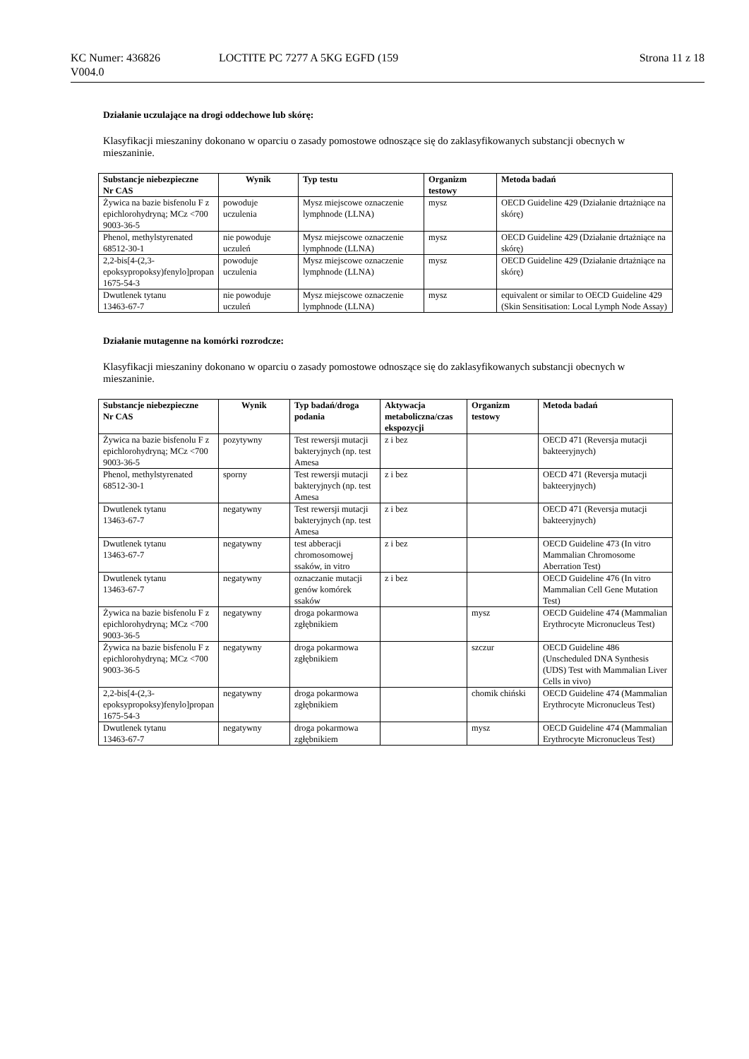KC Numer: 436826 LOCTITE PC 7277 A 5KG EGFD (159 Strona 11 z 18
V004.0
Działanie uczulające na drogi oddechowe lub skórę:
Klasyfikacji mieszaniny dokonano w oparciu o zasady pomostowe odnoszące się do zaklasyfikowanych substancji obecnych w mieszaninie.
| Substancje niebezpieczne Nr CAS | Wynik | Typ testu | Organizm testowy | Metoda badań |
| --- | --- | --- | --- | --- |
| Żywica na bazie bisfenolu F z epichlorohydryną; MCz <700 9003-36-5 | powoduje uczulenia | Mysz miejscowe oznaczenie lymphnode (LLNA) | mysz | OECD Guideline 429 (Działanie drtażniące na skórę) |
| Phenol, methylstyrenated 68512-30-1 | nie powoduje uczuleń | Mysz miejscowe oznaczenie lymphnode (LLNA) | mysz | OECD Guideline 429 (Działanie drtażniące na skórę) |
| 2,2-bis[4-(2,3-epoksypropoksy)fenylo]propan 1675-54-3 | powoduje uczulenia | Mysz miejscowe oznaczenie lymphnode (LLNA) | mysz | OECD Guideline 429 (Działanie drtażniące na skórę) |
| Dwutlenek tytanu 13463-67-7 | nie powoduje uczuleń | Mysz miejscowe oznaczenie lymphnode (LLNA) | mysz | equivalent or similar to OECD Guideline 429 (Skin Sensitisation: Local Lymph Node Assay) |
Działanie mutagenne na komórki rozrodcze:
Klasyfikacji mieszaniny dokonano w oparciu o zasady pomostowe odnoszące się do zaklasyfikowanych substancji obecnych w mieszaninie.
| Substancje niebezpieczne Nr CAS | Wynik | Typ badań/droga podania | Aktywacja metaboliczna/czas ekspozycji | Organizm testowy | Metoda badań |
| --- | --- | --- | --- | --- | --- |
| Żywica na bazie bisfenolu F z epichlorohydryną; MCz <700 9003-36-5 | pozytywny | Test rewersji mutacji bakteryjnych (np. test Amesa | z i bez | | OECD 471 (Reversja mutacji bakteeryjnych) |
| Phenol, methylstyrenated 68512-30-1 | sporny | Test rewersji mutacji bakteryjnych (np. test Amesa | z i bez | | OECD 471 (Reversja mutacji bakteeryjnych) |
| Dwutlenek tytanu 13463-67-7 | negatywny | Test rewersji mutacji bakteryjnych (np. test Amesa | z i bez | | OECD 471 (Reversja mutacji bakteeryjnych) |
| Dwutlenek tytanu 13463-67-7 | negatywny | test abberacji chromosomowej ssaków, in vitro | z i bez | | OECD Guideline 473 (In vitro Mammalian Chromosome Aberration Test) |
| Dwutlenek tytanu 13463-67-7 | negatywny | oznaczanie mutacji genów komórek ssaków | z i bez | | OECD Guideline 476 (In vitro Mammalian Cell Gene Mutation Test) |
| Żywica na bazie bisfenolu F z epichlorohydryną; MCz <700 9003-36-5 | negatywny | droga pokarmowa zgłębnikiem | | mysz | OECD Guideline 474 (Mammalian Erythrocyte Micronucleus Test) |
| Żywica na bazie bisfenolu F z epichlorohydryną; MCz <700 9003-36-5 | negatywny | droga pokarmowa zgłębnikiem | | szczur | OECD Guideline 486 (Unscheduled DNA Synthesis (UDS) Test with Mammalian Liver Cells in vivo) |
| 2,2-bis[4-(2,3-epoksypropoksy)fenylo]propan 1675-54-3 | negatywny | droga pokarmowa zgłębnikiem | | chomik chiński | OECD Guideline 474 (Mammalian Erythrocyte Micronucleus Test) |
| Dwutlenek tytanu 13463-67-7 | negatywny | droga pokarmowa zgłębnikiem | | mysz | OECD Guideline 474 (Mammalian Erythrocyte Micronucleus Test) |